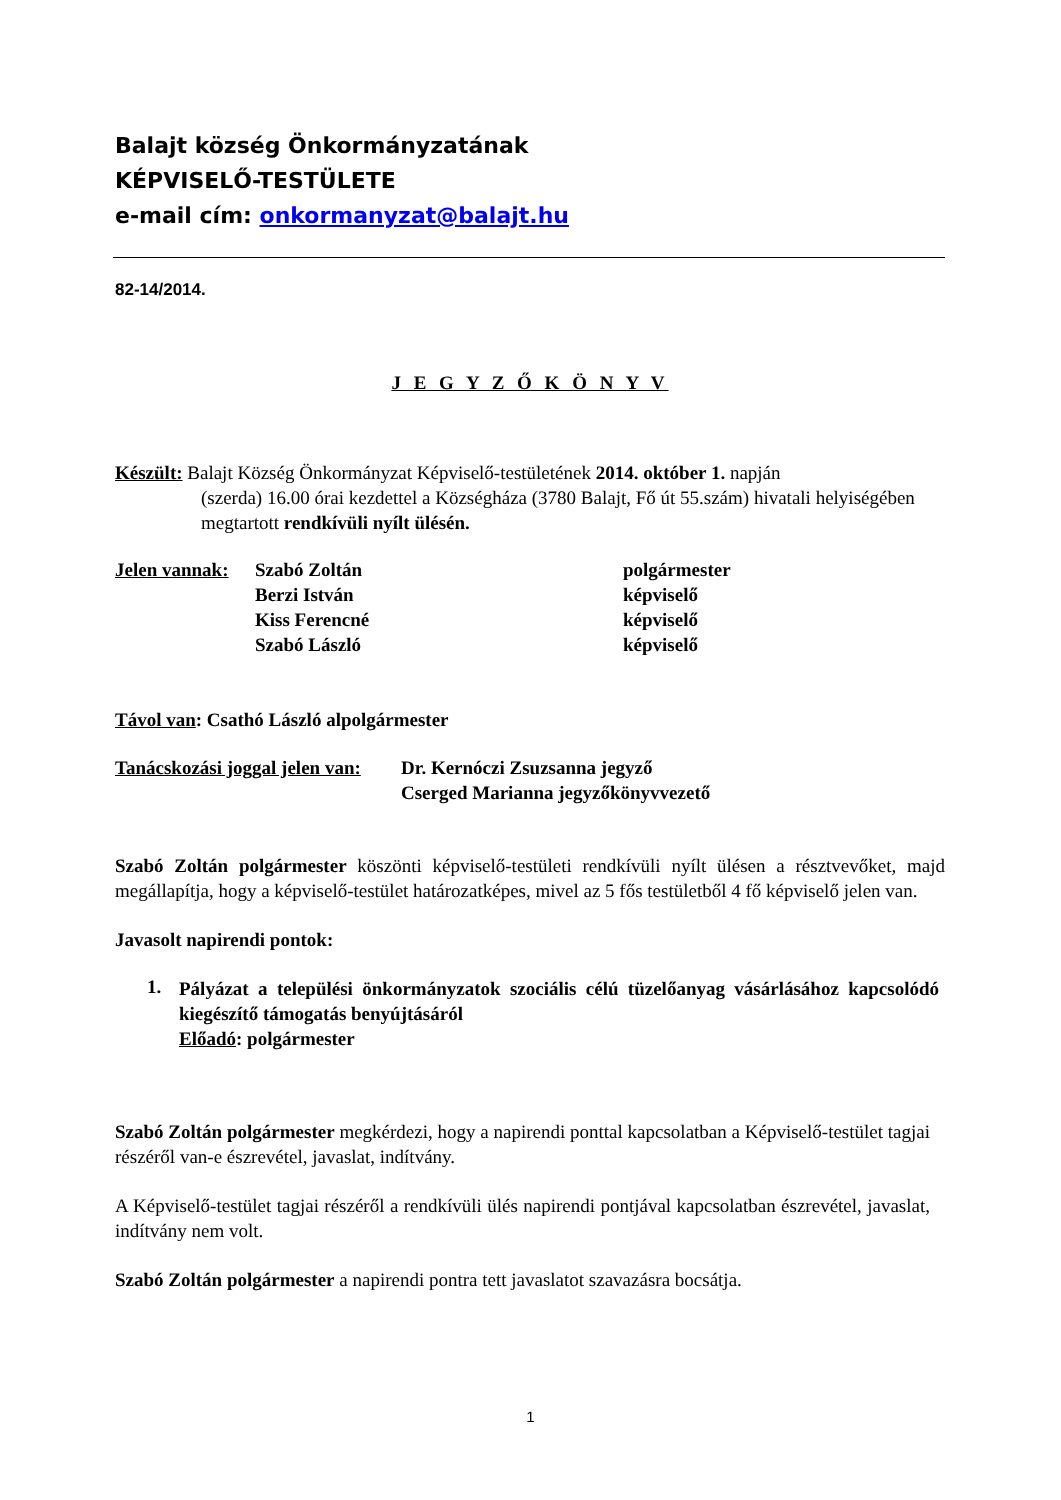Balajt község Önkormányzatának
KÉPVISELŐ-TESTÜLETE
e-mail cím: onkormanyzat@balajt.hu
82-14/2014.
J E G Y Z Ő K Ö N Y V
Készült: Balajt Község Önkormányzat Képviselő-testületének 2014. október 1. napján
(szerda) 16.00 órai kezdettel a Községháza (3780 Balajt, Fő út 55.szám) hivatali helyiségében megtartott rendkívüli nyílt ülésén.
| Jelen vannak: | Szabó Zoltán | polgármester |
| | Berzi István | képviselő |
| | Kiss Ferencné | képviselő |
| | Szabó László | képviselő |
Távol van: Csathó László alpolgármester
| Tanácskozási joggal jelen van: | Dr. Kernóczi Zsuzsanna jegyző |
| | Cserged Marianna jegyzőkönyvvezető |
Szabó Zoltán polgármester köszönti képviselő-testületi rendkívüli nyílt ülésen a résztvevőket, majd megállapítja, hogy a képviselő-testület határozatképes, mivel az 5 fős testületből 4 fő képviselő jelen van.
Javasolt napirendi pontok:
1.
Pályázat a települési önkormányzatok szociális célú tüzelőanyag vásárlásához kapcsolódó kiegészítő támogatás benyújtásáról
Előadó: polgármester
Szabó Zoltán polgármester megkérdezi, hogy a napirendi ponttal kapcsolatban a Képviselő-testület tagjai részéről van-e észrevétel, javaslat, indítvány.
A Képviselő-testület tagjai részéről a rendkívüli ülés napirendi pontjával kapcsolatban észrevétel, javaslat, indítvány nem volt.
Szabó Zoltán polgármester a napirendi pontra tett javaslatot szavazásra bocsátja.
1